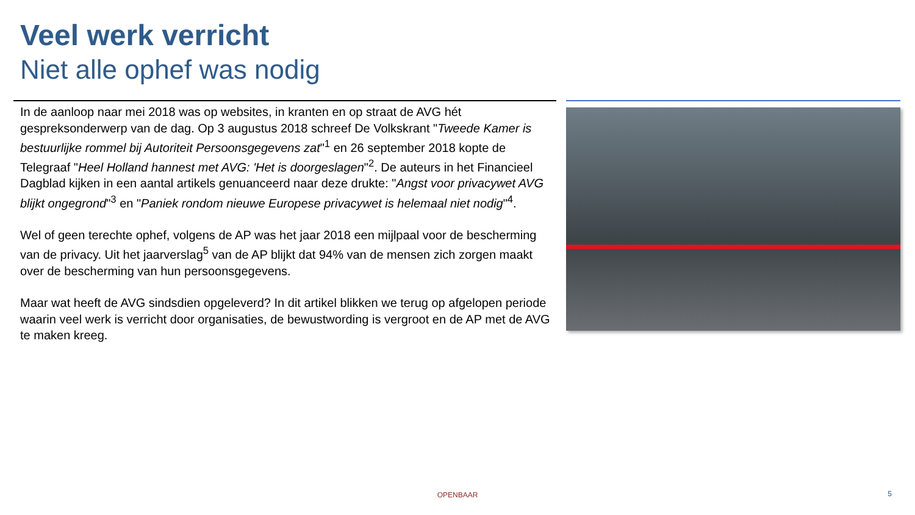Veel werk verricht
Niet alle ophef was nodig
In de aanloop naar mei 2018 was op websites, in kranten en op straat de AVG hét gespreksonderwerp van de dag. Op 3 augustus 2018 schreef De Volkskrant "Tweede Kamer is bestuurlijke rommel bij Autoriteit Persoonsgegevens zat"<sup>1</sup> en 26 september 2018 kopte de Telegraaf "Heel Holland hannest met AVG: 'Het is doorgeslagen"<sup>2</sup>. De auteurs in het Financieel Dagblad kijken in een aantal artikels genuanceerd naar deze drukte: "Angst voor privacywet AVG blijkt ongegrond"<sup>3</sup> en "Paniek rondom nieuwe Europese privacywet is helemaal niet nodig"<sup>4</sup>.
Wel of geen terechte ophef, volgens de AP was het jaar 2018 een mijlpaal voor de bescherming van de privacy. Uit het jaarverslag<sup>5</sup> van de AP blijkt dat 94% van de mensen zich zorgen maakt over de bescherming van hun persoonsgegevens.
Maar wat heeft de AVG sindsdien opgeleverd? In dit artikel blikken we terug op afgelopen periode waarin veel werk is verricht door organisaties, de bewustwording is vergroot en de AP met de AVG te maken kreeg.
OPENBAAR 5